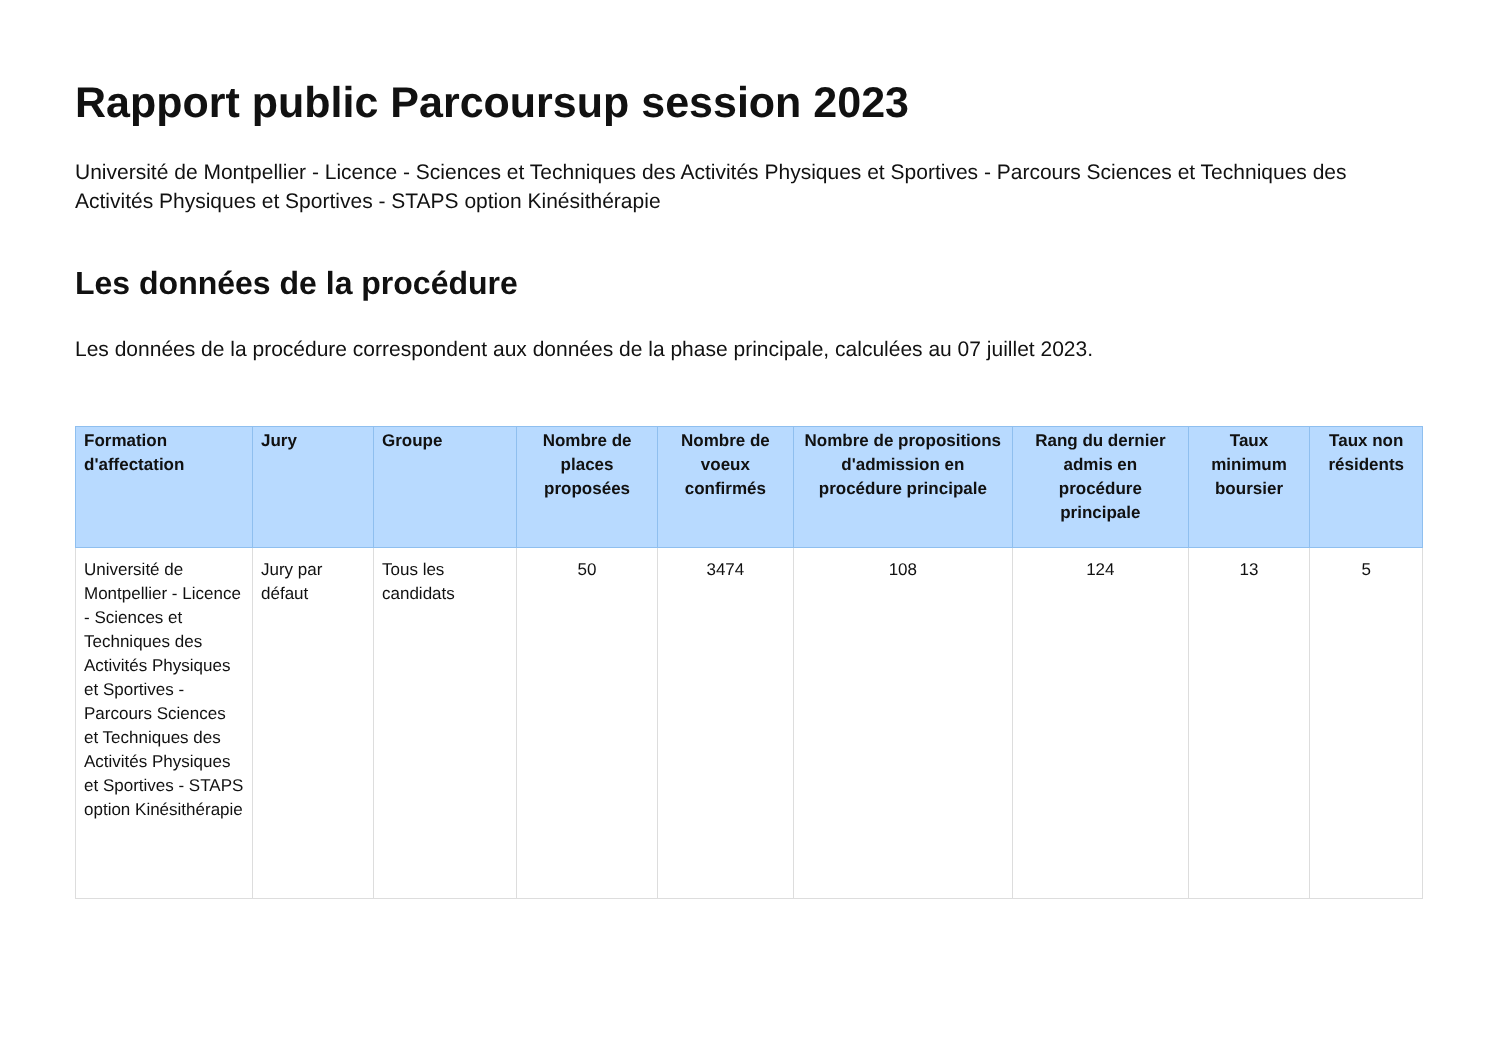Rapport public Parcoursup session 2023
Université de Montpellier - Licence - Sciences et Techniques des Activités Physiques et Sportives - Parcours Sciences et Techniques des Activités Physiques et Sportives - STAPS option Kinésithérapie
Les données de la procédure
Les données de la procédure correspondent aux données de la phase principale, calculées au 07 juillet 2023.
| Formation d'affectation | Jury | Groupe | Nombre de places proposées | Nombre de voeux confirmés | Nombre de propositions d'admission en procédure principale | Rang du dernier admis en procédure principale | Taux minimum boursier | Taux non résidents |
| --- | --- | --- | --- | --- | --- | --- | --- | --- |
| Université de Montpellier - Licence - Sciences et Techniques des Activités Physiques et Sportives - Parcours Sciences et Techniques des Activités Physiques et Sportives - STAPS option Kinésithérapie | Jury par défaut | Tous les candidats | 50 | 3474 | 108 | 124 | 13 | 5 |